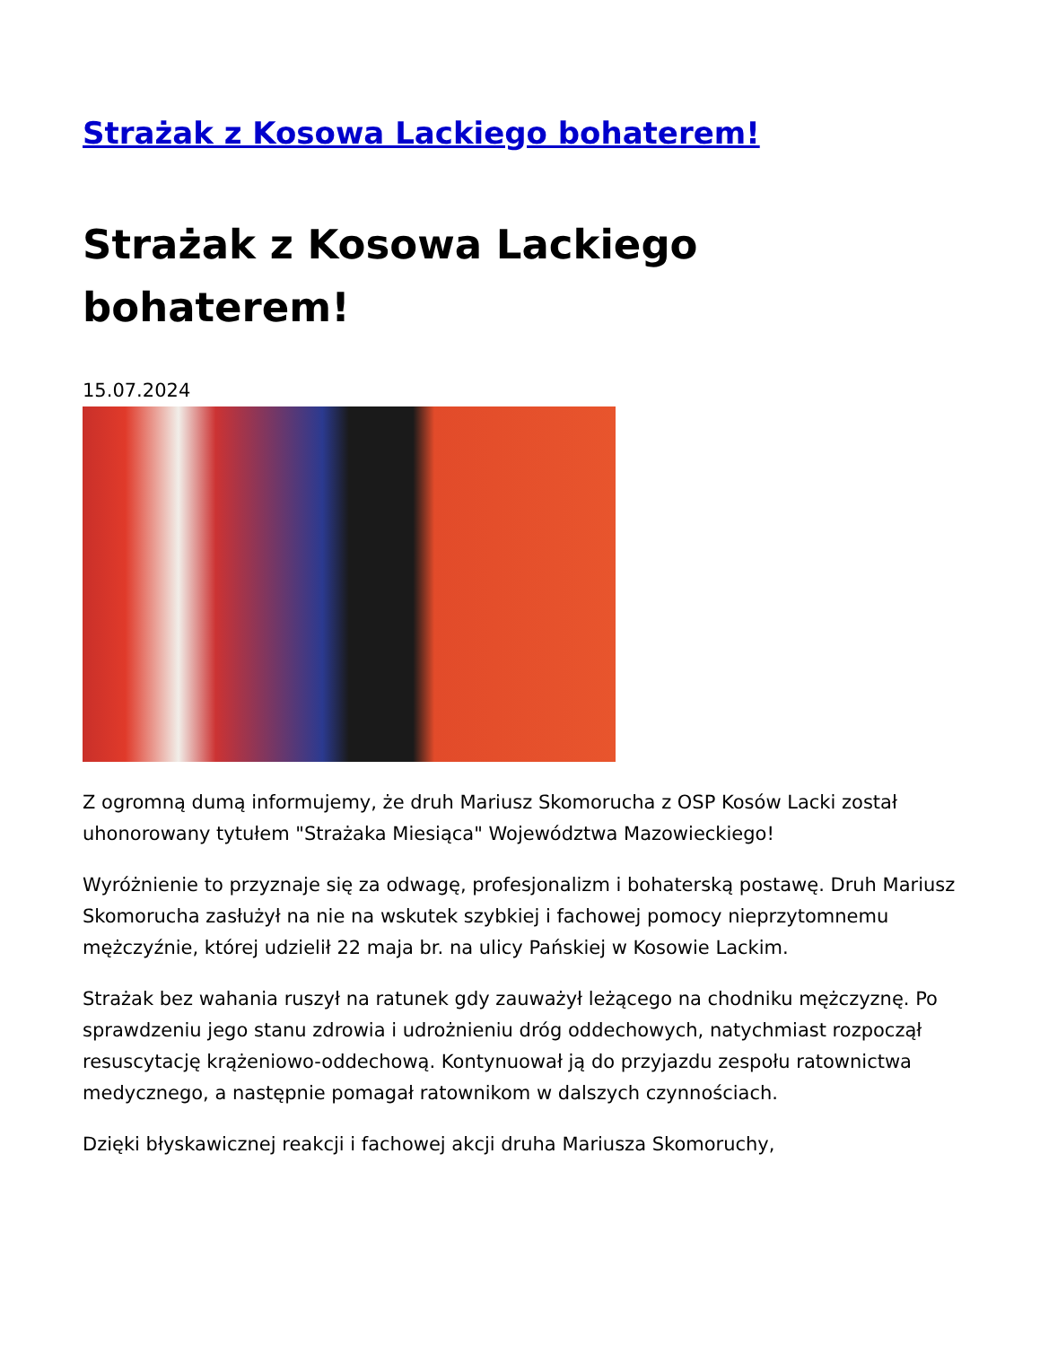Strażak z Kosowa Lackiego bohaterem!
Strażak z Kosowa Lackiego bohaterem!
15.07.2024
Z ogromną dumą informujemy, że druh Mariusz Skomorucha z OSP Kosów Lacki został uhonorowany tytułem "Strażaka Miesiąca" Województwa Mazowieckiego!
Wyróżnienie to przyznaje się za odwagę, profesjonalizm i bohaterską postawę. Druh Mariusz Skomorucha zasłużył na nie na wskutek szybkiej i fachowej pomocy nieprzytomnemu mężczyźnie, której udzielił 22 maja br. na ulicy Pańskiej w Kosowie Lackim.
Strażak bez wahania ruszył na ratunek gdy zauważył leżącego na chodniku mężczyznę. Po sprawdzeniu jego stanu zdrowia i udrożnieniu dróg oddechowych, natychmiast rozpoczął resuscytację krążeniowo-oddechową. Kontynuował ją do przyjazdu zespołu ratownictwa medycznego, a następnie pomagał ratownikom w dalszych czynnościach.
Dzięki błyskawicznej reakcji i fachowej akcji druha Mariusza Skomoruchy,